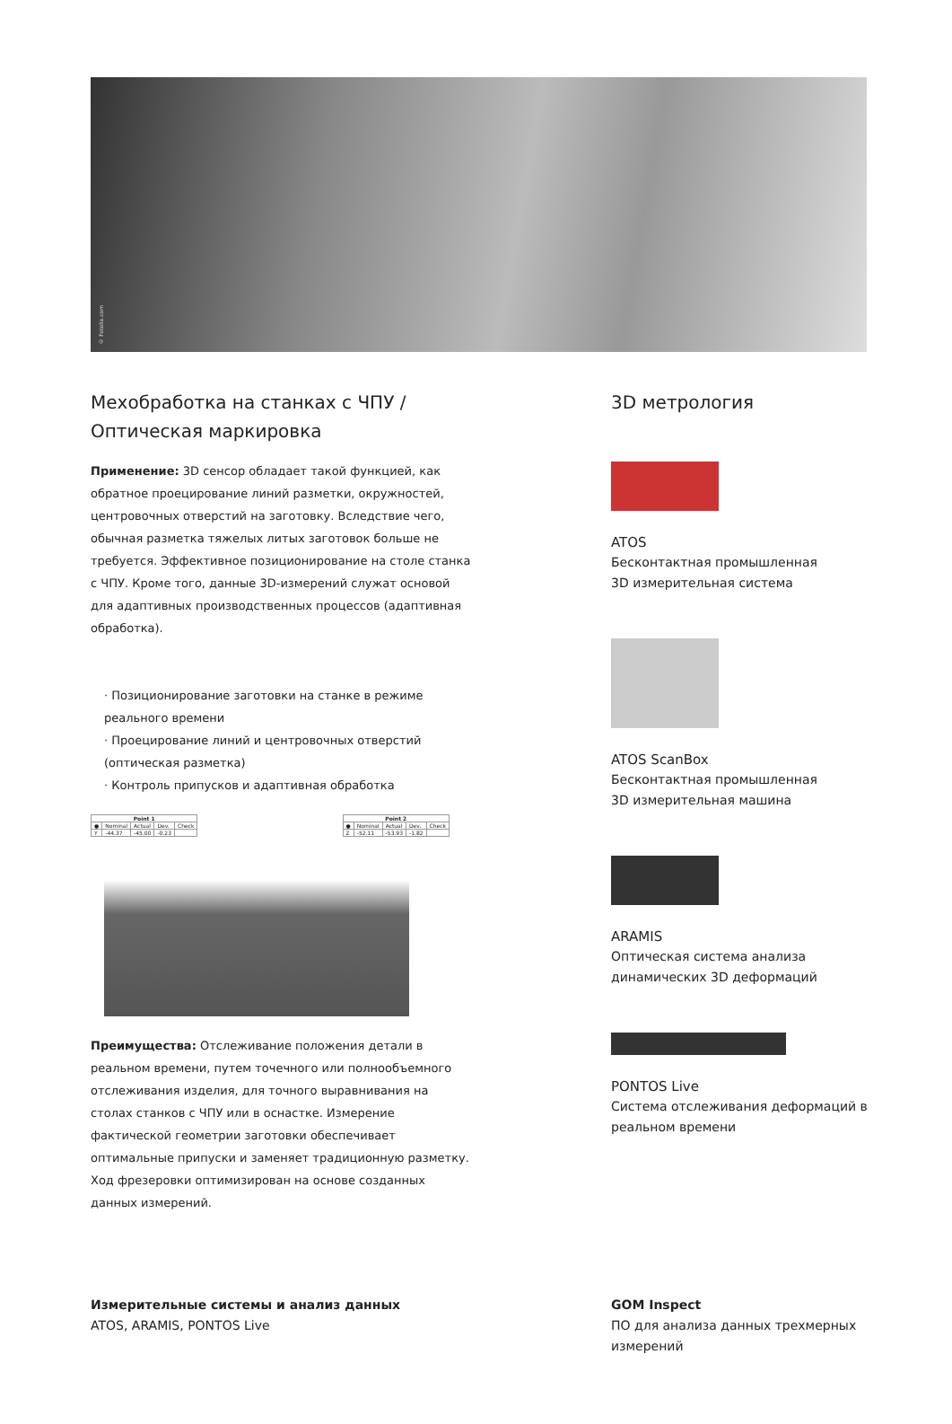© Fotolia.com
Мехобработка на станках с ЧПУ /
Оптическая маркировка
Применение: 3D сенсор обладает такой функцией, как обратное проецирование линий разметки, окружностей, центровочных отверстий на заготовку. Вследствие чего, обычная разметка тяжелых литых заготовок больше не требуется. Эффективное позиционирование на столе станка с ЧПУ. Кроме того, данные 3D-измерений служат основой для адаптивных производственных процессов (адаптивная обработка).
· Позиционирование заготовки на станке в режиме реального времени
· Проецирование линий и центровочных отверстий (оптическая разметка)
· Контроль припусков и адаптивная обработка
| Point 1 | | | | |
| --- | --- | --- | --- | --- |
| ● | Nominal | Actual | Dev. | Check |
| Y | -44.37 | -45.00 | -0.23 | |
| Point 2 | | | | |
| --- | --- | --- | --- | --- |
| ● | Nominal | Actual | Dev. | Check |
| Z | -52.11 | -53.93 | -1.82 | |
Преимущества: Отслеживание положения детали в реальном времени, путем точечного или полнообъемного отслеживания изделия, для точного выравнивания на столах станков с ЧПУ или в оснастке. Измерение фактической геометрии заготовки обеспечивает оптимальные припуски и заменяет традиционную разметку. Ход фрезеровки оптимизирован на основе созданных данных измерений.
3D метрология
ATOS
Бесконтактная промышленная
3D измерительная система
ATOS ScanBox
Бесконтактная промышленная
3D измерительная машина
ARAMIS
Оптическая система анализа
динамических 3D деформаций
PONTOS Live
Система отслеживания деформаций в реальном времени
Измерительные системы и анализ данных
ATOS, ARAMIS, PONTOS Live
GOM Inspect
ПО для анализа данных трехмерных измерений